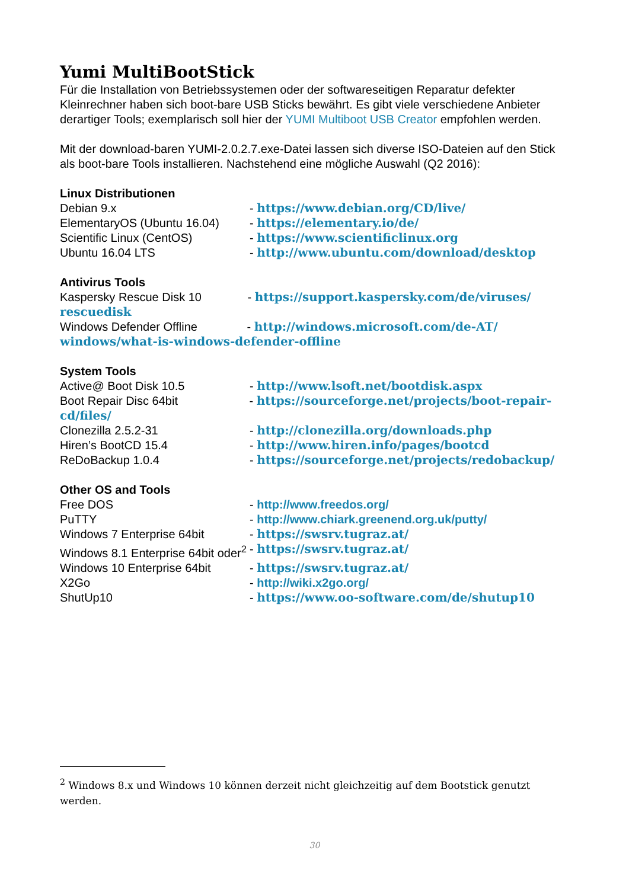Yumi MultiBootStick
Für die Installation von Betriebssystemen oder der softwareseitigen Reparatur defekter Kleinrechner haben sich boot-bare USB Sticks bewährt. Es gibt viele verschiedene Anbieter derartiger Tools; exemplarisch soll hier der YUMI Multiboot USB Creator empfohlen werden.
Mit der download-baren YUMI-2.0.2.7.exe-Datei lassen sich diverse ISO-Dateien auf den Stick als boot-bare Tools installieren. Nachstehend eine mögliche Auswahl (Q2 2016):
Linux Distributionen
Debian 9.x - https://www.debian.org/CD/live/
ElementaryOS (Ubuntu 16.04) - https://elementary.io/de/
Scientific Linux (CentOS) - https://www.scientificlinux.org
Ubuntu 16.04 LTS - http://www.ubuntu.com/download/desktop
Antivirus Tools
Kaspersky Rescue Disk 10 - https://support.kaspersky.com/de/viruses/ rescuedisk
Windows Defender Offline - http://windows.microsoft.com/de-AT/ windows/what-is-windows-defender-offline
System Tools
Active@ Boot Disk 10.5 - http://www.lsoft.net/bootdisk.aspx
Boot Repair Disc 64bit - https://sourceforge.net/projects/boot-repair-cd/files/
Clonezilla 2.5.2-31 - http://clonezilla.org/downloads.php
Hiren’s BootCD 15.4 - http://www.hiren.info/pages/bootcd
ReDoBackup 1.0.4 - https://sourceforge.net/projects/redobackup/
Other OS and Tools
Free DOS - http://www.freedos.org/
PuTTY - http://www.chiark.greenend.org.uk/putty/
Windows 7 Enterprise 64bit - https://swsrv.tugraz.at/
Windows 8.1 Enterprise 64bit oder<sup>2</sup> - https://swsrv.tugraz.at/
Windows 10 Enterprise 64bit - https://swsrv.tugraz.at/
X2Go - http://wiki.x2go.org/
ShutUp10 - https://www.oo-software.com/de/shutup10
<sup>2</sup> Windows 8.x und Windows 10 können derzeit nicht gleichzeitig auf dem Bootstick genutzt werden.
30